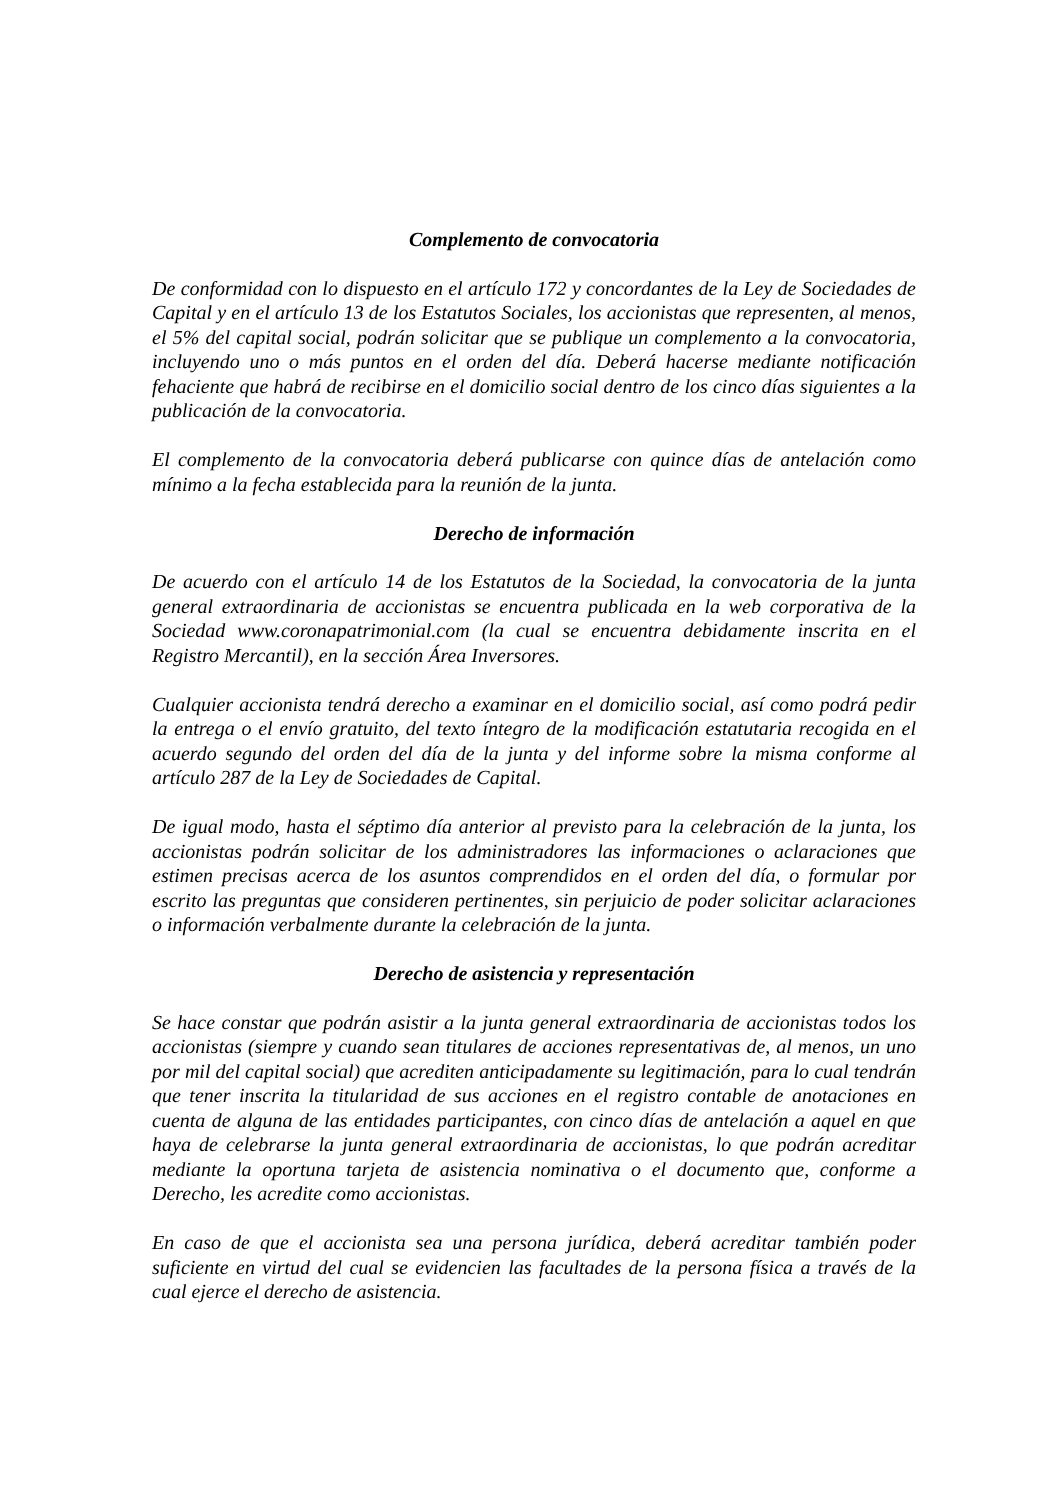Complemento de convocatoria
De conformidad con lo dispuesto en el artículo 172 y concordantes de la Ley de Sociedades de Capital y en el artículo 13 de los Estatutos Sociales, los accionistas que representen, al menos, el 5% del capital social, podrán solicitar que se publique un complemento a la convocatoria, incluyendo uno o más puntos en el orden del día. Deberá hacerse mediante notificación fehaciente que habrá de recibirse en el domicilio social dentro de los cinco días siguientes a la publicación de la convocatoria.
El complemento de la convocatoria deberá publicarse con quince días de antelación como mínimo a la fecha establecida para la reunión de la junta.
Derecho de información
De acuerdo con el artículo 14 de los Estatutos de la Sociedad, la convocatoria de la junta general extraordinaria de accionistas se encuentra publicada en la web corporativa de la Sociedad www.coronapatrimonial.com (la cual se encuentra debidamente inscrita en el Registro Mercantil), en la sección Área Inversores.
Cualquier accionista tendrá derecho a examinar en el domicilio social, así como podrá pedir la entrega o el envío gratuito, del texto íntegro de la modificación estatutaria recogida en el acuerdo segundo del orden del día de la junta y del informe sobre la misma conforme al artículo 287 de la Ley de Sociedades de Capital.
De igual modo, hasta el séptimo día anterior al previsto para la celebración de la junta, los accionistas podrán solicitar de los administradores las informaciones o aclaraciones que estimen precisas acerca de los asuntos comprendidos en el orden del día, o formular por escrito las preguntas que consideren pertinentes, sin perjuicio de poder solicitar aclaraciones o información verbalmente durante la celebración de la junta.
Derecho de asistencia y representación
Se hace constar que podrán asistir a la junta general extraordinaria de accionistas todos los accionistas (siempre y cuando sean titulares de acciones representativas de, al menos, un uno por mil del capital social) que acrediten anticipadamente su legitimación, para lo cual tendrán que tener inscrita la titularidad de sus acciones en el registro contable de anotaciones en cuenta de alguna de las entidades participantes, con cinco días de antelación a aquel en que haya de celebrarse la junta general extraordinaria de accionistas, lo que podrán acreditar mediante la oportuna tarjeta de asistencia nominativa o el documento que, conforme a Derecho, les acredite como accionistas.
En caso de que el accionista sea una persona jurídica, deberá acreditar también poder suficiente en virtud del cual se evidencien las facultades de la persona física a través de la cual ejerce el derecho de asistencia.